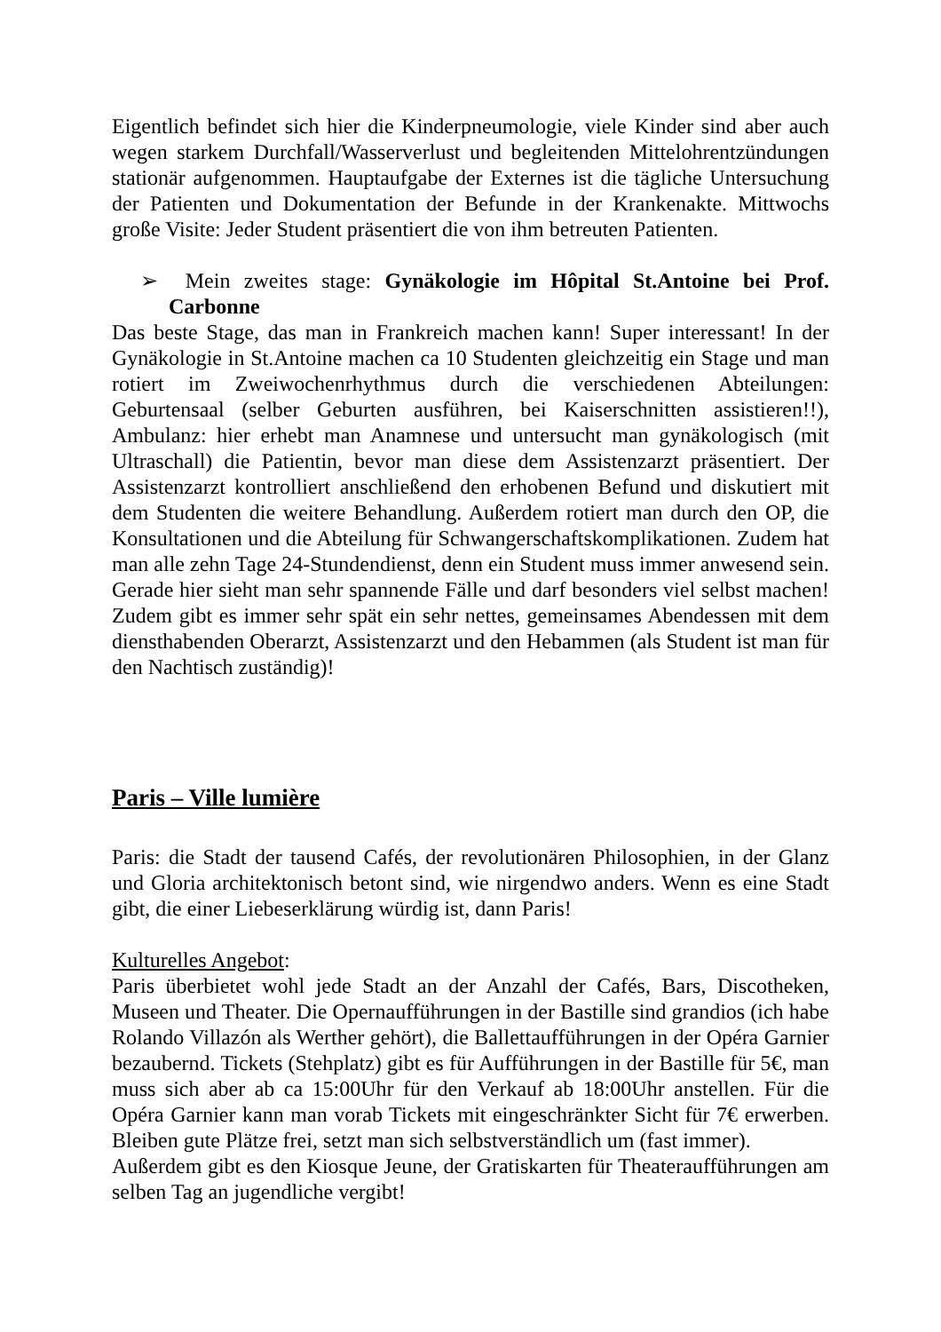Eigentlich befindet sich hier die Kinderpneumologie, viele Kinder sind aber auch wegen starkem Durchfall/Wasserverlust und begleitenden Mittelohrentzündungen stationär aufgenommen. Hauptaufgabe der Externes ist die tägliche Untersuchung der Patienten und Dokumentation der Befunde in der Krankenakte. Mittwochs große Visite: Jeder Student präsentiert die von ihm betreuten Patienten.
➢ Mein zweites stage: Gynäkologie im Hôpital St.Antoine bei Prof. Carbonne
Das beste Stage, das man in Frankreich machen kann! Super interessant! In der Gynäkologie in St.Antoine machen ca 10 Studenten gleichzeitig ein Stage und man rotiert im Zweiwochenrhythmus durch die verschiedenen Abteilungen: Geburtensaal (selber Geburten ausführen, bei Kaiserschnitten assistieren!!), Ambulanz: hier erhebt man Anamnese und untersucht man gynäkologisch (mit Ultraschall) die Patientin, bevor man diese dem Assistenzarzt präsentiert. Der Assistenzarzt kontrolliert anschließend den erhobenen Befund und diskutiert mit dem Studenten die weitere Behandlung. Außerdem rotiert man durch den OP, die Konsultationen und die Abteilung für Schwangerschaftskomplikationen. Zudem hat man alle zehn Tage 24-Stundendienst, denn ein Student muss immer anwesend sein. Gerade hier sieht man sehr spannende Fälle und darf besonders viel selbst machen! Zudem gibt es immer sehr spät ein sehr nettes, gemeinsames Abendessen mit dem diensthabenden Oberarzt, Assistenzarzt und den Hebammen (als Student ist man für den Nachtisch zuständig)!
Paris – Ville lumière
Paris: die Stadt der tausend Cafés, der revolutionären Philosophien, in der Glanz und Gloria architektonisch betont sind, wie nirgendwo anders. Wenn es eine Stadt gibt, die einer Liebeserklärung würdig ist, dann Paris!
Kulturelles Angebot:
Paris überbietet wohl jede Stadt an der Anzahl der Cafés, Bars, Discotheken, Museen und Theater. Die Opernaufführungen in der Bastille sind grandios (ich habe Rolando Villazón als Werther gehört), die Ballettaufführungen in der Opéra Garnier bezaubernd. Tickets (Stehplatz) gibt es für Aufführungen in der Bastille für 5€, man muss sich aber ab ca 15:00Uhr für den Verkauf ab 18:00Uhr anstellen. Für die Opéra Garnier kann man vorab Tickets mit eingeschränkter Sicht für 7€ erwerben. Bleiben gute Plätze frei, setzt man sich selbstverständlich um (fast immer).
Außerdem gibt es den Kiosque Jeune, der Gratiskarten für Theateraufführungen am selben Tag an jugendliche vergibt!